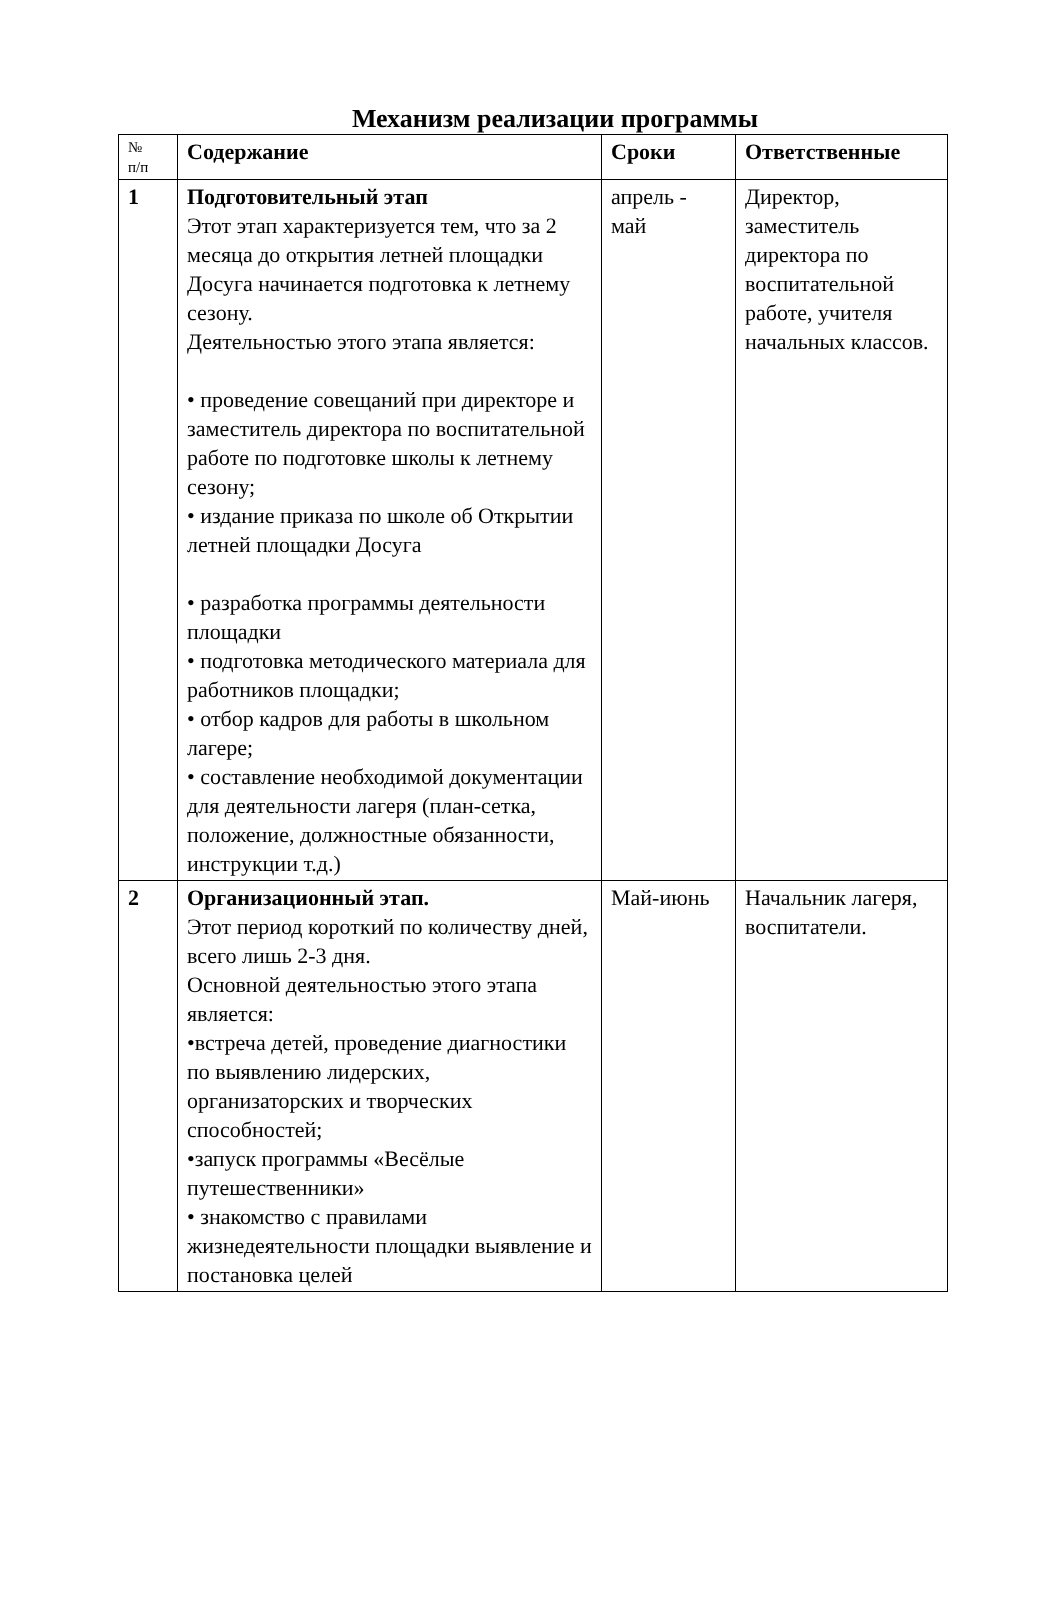Механизм реализации программы
| № п/п | Содержание | Сроки | Ответственные |
| --- | --- | --- | --- |
| 1 | Подготовительный этап Этот этап характеризуется тем, что за 2 месяца до открытия летней площадки Досуга начинается подготовка к летнему сезону. Деятельностью этого этапа является: • проведение совещаний при директоре и заместитель директора по воспитательной работе по подготовке школы к летнему сезону; • издание приказа по школе об Открытии летней площадки Досуга • разработка программы деятельности площадки • подготовка методического материала для работников площадки; • отбор кадров для работы в школьном лагере; • составление необходимой документации для деятельности лагеря (план-сетка, положение, должностные обязанности, инструкции т.д.) | апрель - май | Директор, заместитель директора по воспитательной работе, учителя начальных классов. |
| 2 | Организационный этап. Этот период короткий по количеству дней, всего лишь 2-3 дня. Основной деятельностью этого этапа является: •встреча детей, проведение диагностики по выявлению лидерских, организаторских и творческих способностей; •запуск программы «Весёлые путешественники» • знакомство с правилами жизнедеятельности площадки выявление и постановка целей | Май-июнь | Начальник лагеря, воспитатели. |